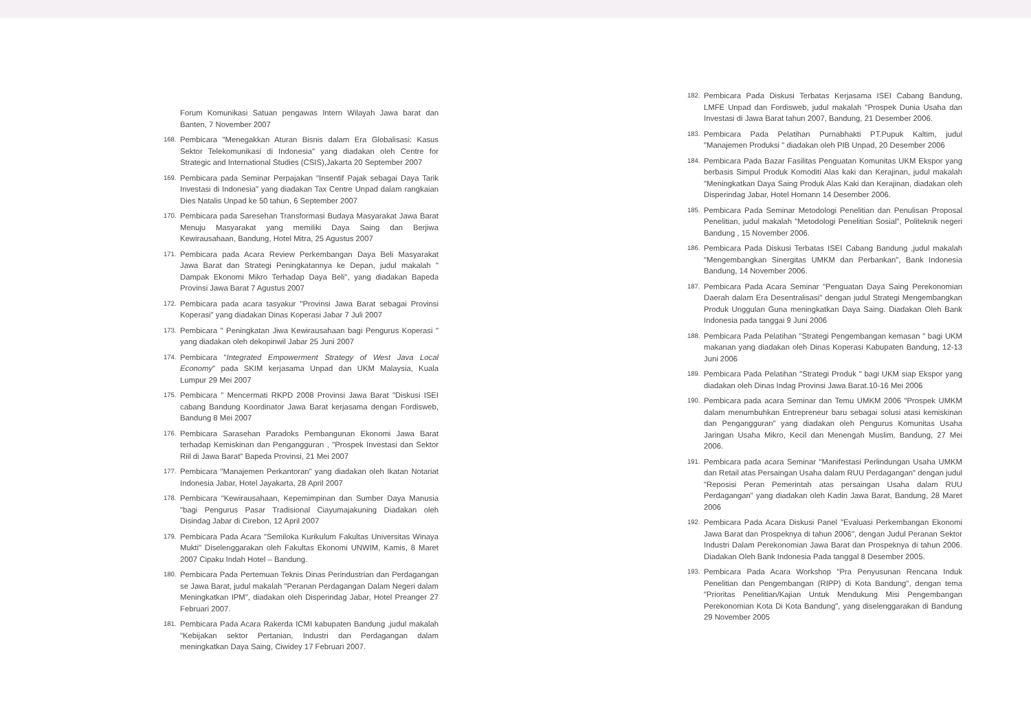Forum Komunikasi Satuan pengawas Intern Wilayah Jawa barat dan Banten, 7 November 2007
168. Pembicara "Menegakkan Aturan Bisnis dalam Era Globalisasi: Kasus Sektor Telekomunikasi di Indonesia" yang diadakan oleh Centre for Strategic and International Studies (CSIS),Jakarta 20 September 2007
169. Pembicara pada Seminar Perpajakan "Insentif Pajak sebagai Daya Tarik Investasi di Indonesia" yang diadakan Tax Centre Unpad dalam rangkaian Dies Natalis Unpad ke 50 tahun, 6 September 2007
170. Pembicara pada Saresehan Transformasi Budaya Masyarakat Jawa Barat Menuju Masyarakat yang memiliki Daya Saing dan Berjiwa Kewirausahaan, Bandung, Hotel Mitra, 25 Agustus 2007
171. Pembicara pada Acara Review Perkembangan Daya Beli Masyarakat Jawa Barat dan Strategi Peningkatannya ke Depan, judul makalah " Dampak Ekonomi Mikro Terhadap Daya Beli", yang diadakan Bapeda Provinsi Jawa Barat 7 Agustus 2007
172. Pembicara pada acara tasyakur "Provinsi Jawa Barat sebagai Provinsi Koperasi" yang diadakan Dinas Koperasi Jabar 7 Juli 2007
173. Pembicara " Peningkatan Jiwa Kewirausahaan bagi Pengurus Koperasi " yang diadakan oleh dekopinwil Jabar 25 Juni 2007
174. Pembicara "Integrated Empowerment Strategy of West Java Local Economy" pada SKIM kerjasama Unpad dan UKM Malaysia, Kuala Lumpur 29 Mei 2007
175. Pembicara " Mencermati RKPD 2008 Provinsi Jawa Barat "Diskusi ISEI cabang Bandung Koordinator Jawa Barat kerjasama dengan Fordisweb, Bandung 8 Mei 2007
176. Pembicara Sarasehan Paradoks Pembangunan Ekonomi Jawa Barat terhadap Kemiskinan dan Pengangguran , "Prospek Investasi dan Sektor Riil di Jawa Barat" Bapeda Provinsi, 21 Mei 2007
177. Pembicara "Manajemen Perkantoran" yang diadakan oleh Ikatan Notariat Indonesia Jabar, Hotel Jayakarta, 28 April 2007
178. Pembicara "Kewirausahaan, Kepemimpinan dan Sumber Daya Manusia "bagi Pengurus Pasar Tradisional Ciayumajakuning Diadakan oleh Disindag Jabar di Cirebon, 12 April 2007
179. Pembicara Pada Acara "Semiloka Kurikulum Fakultas Universitas Winaya Mukti" Diselenggarakan oleh Fakultas Ekonomi UNWIM, Kamis, 8 Maret 2007 Cipaku Indah Hotel – Bandung.
180. Pembicara Pada Pertemuan Teknis Dinas Perindustrian dan Perdagangan se Jawa Barat, judul makalah "Peranan Perdagangan Dalam Negeri dalam Meningkatkan IPM", diadakan oleh Disperindag Jabar, Hotel Preanger 27 Februari 2007.
181. Pembicara Pada Acara Rakerda ICMI kabupaten Bandung ,judul makalah "Kebijakan sektor Pertanian, Industri dan Perdagangan dalam meningkatkan Daya Saing, Ciwidey 17 Februari 2007.
182. Pembicara Pada Diskusi Terbatas Kerjasama ISEI Cabang Bandung, LMFE Unpad dan Fordisweb, judul makalah "Prospek Dunia Usaha dan Investasi di Jawa Barat tahun 2007, Bandung, 21 Desember 2006.
183. Pembicara Pada Pelatihan Purnabhakti PT.Pupuk Kaltim, judul "Manajemen Produksi " diadakan oleh PIB Unpad, 20 Desember 2006
184. Pembicara Pada Bazar Fasilitas Penguatan Komunitas UKM Ekspor yang berbasis Simpul Produk Komoditi Alas kaki dan Kerajinan, judul makalah "Meningkatkan Daya Saing Produk Alas Kaki dan Kerajinan, diadakan oleh Disperindag Jabar, Hotel Homann 14 Desember 2006.
185. Pembicara Pada Seminar Metodologi Penelitian dan Penulisan Proposal Penelitian, judul makalah "Metodologi Penelitian Sosial", Politeknik negeri Bandung , 15 November 2006.
186. Pembicara Pada Diskusi Terbatas ISEI Cabang Bandung ,judul makalah "Mengembangkan Sinergitas UMKM dan Perbankan", Bank Indonesia Bandung, 14 November 2006.
187. Pembicara Pada Acara Seminar "Penguatan Daya Saing Perekonomian Daerah dalam Era Desentralisasi" dengan judul Strategi Mengembangkan Produk Unggulan Guna meningkatkan Daya Saing. Diadakan Oleh Bank Indonesia pada tanggai 9 Juni 2006
188. Pembicara Pada Pelatihan "Strategi Pengembangan kemasan " bagi UKM makanan yang diadakan oleh Dinas Koperasi Kabupaten Bandung, 12-13 Juni 2006
189. Pembicara Pada Pelatihan "Strategi Produk " bagi UKM siap Ekspor yang diadakan oleh Dinas Indag Provinsi Jawa Barat.10-16 Mei 2006
190. Pembicara pada acara Seminar dan Temu UMKM 2006 "Prospek UMKM dalam menumbuhkan Entrepreneur baru sebagai solusi atasi kemiskinan dan Pengangguran" yang diadakan oleh Pengurus Komunitas Usaha Jaringan Usaha Mikro, Kecil dan Menengah Muslim, Bandung, 27 Mei 2006.
191. Pembicara pada acara Seminar "Manifestasi Perlindungan Usaha UMKM dan Retail atas Persaingan Usaha dalam RUU Perdagangan" dengan judul "Reposisi Peran Pemerintah atas persaingan Usaha dalam RUU Perdagangan" yang diadakan oleh Kadin Jawa Barat, Bandung, 28 Maret 2006
192. Pembicara Pada Acara Diskusi Panel "Evaluasi Perkembangan Ekonomi Jawa Barat dan Prospeknya di tahun 2006", dengan Judul Peranan Sektor Industri Dalam Perekonomian Jawa Barat dan Prospeknya di tahun 2006. Diadakan Oleh Bank Indonesia Pada tanggal 8 Desember 2005.
193. Pembicara Pada Acara Workshop "Pra Penyusunan Rencana Induk Penelitian dan Pengembangan (RIPP) di Kota Bandung", dengan tema "Prioritas Penelitian/Kajian Untuk Mendukung Misi Pengembangan Perekonomian Kota Di Kota Bandung", yang diselenggarakan di Bandung 29 November 2005